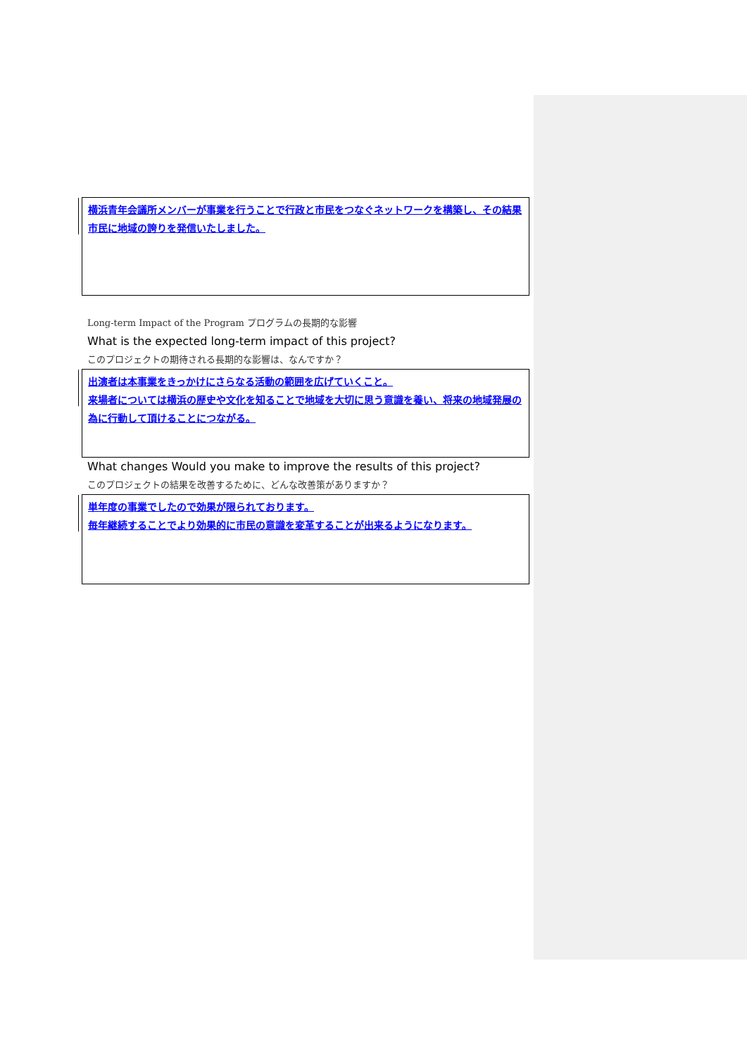横浜青年会議所メンバーが事業を行うことで行政と市民をつなぐネットワークを構築し、その結果市民に地域の誇りを発信いたしました。
Long-term Impact of the Program プログラムの長期的な影響
What is the expected long-term impact of this project?
このプロジェクトの期待される長期的な影響は、なんですか？
出演者は本事業をきっかけにさらなる活動の範囲を広げていくこと。
来場者については横浜の歴史や文化を知ることで地域を大切に思う意識を養い、将来の地域発展の為に行動して頂けることにつながる。
What changes Would you make to improve the results of this project?
このプロジェクトの結果を改善するために、どんな改善策がありますか？
単年度の事業でしたので効果が限られております。
毎年継続することでより効果的に市民の意識を変革することが出来るようになります。